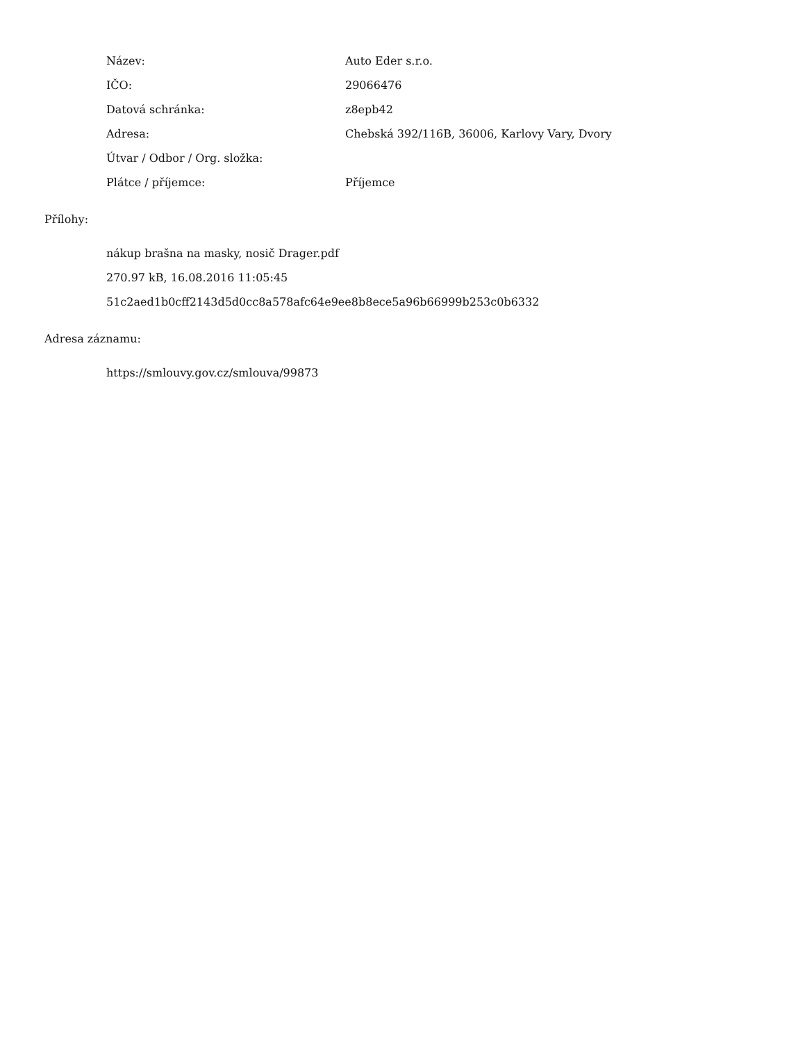| Název: | Auto Eder s.r.o. |
| IČO: | 29066476 |
| Datová schránka: | z8epb42 |
| Adresa: | Chebská 392/116B, 36006, Karlovy Vary, Dvory |
| Útvar / Odbor / Org. složka: | |
| Plátce / příjemce: | Příjemce |
Přílohy:
nákup brašna na masky, nosič Drager.pdf
270.97 kB, 16.08.2016 11:05:45
51c2aed1b0cff2143d5d0cc8a578afc64e9ee8b8ece5a96b66999b253c0b6332
Adresa záznamu:
https://smlouvy.gov.cz/smlouva/99873